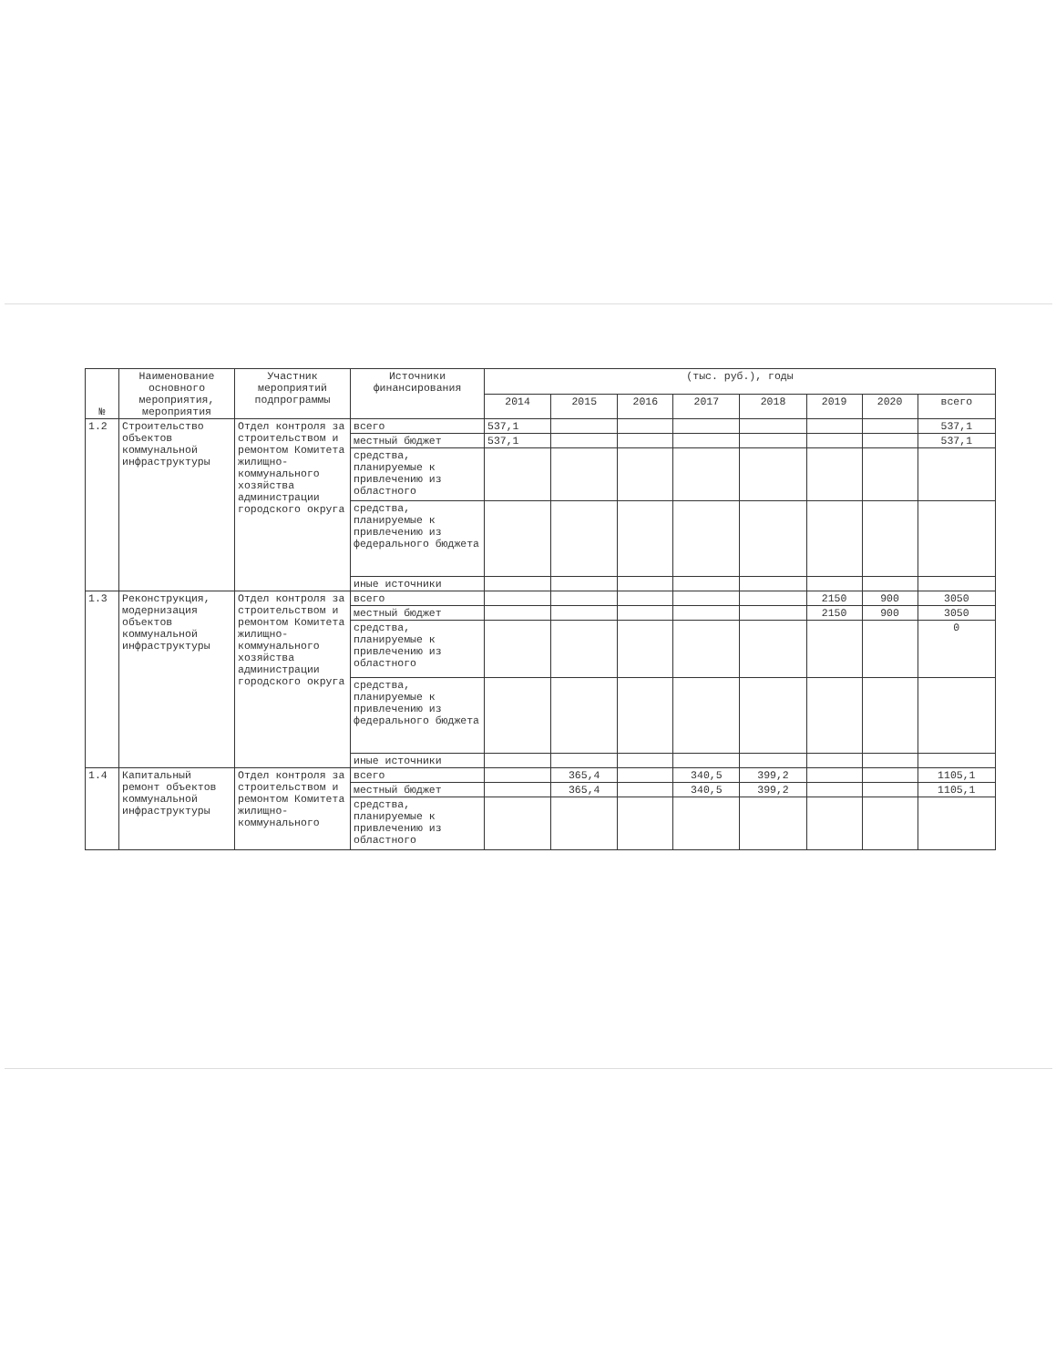| № | Наименование основного мероприятия, мероприятия | Участник мероприятий подпрограммы | Источники финансирования | (тыс. руб.), годы | | | | | | | |
| --- | --- | --- | --- | --- | --- | --- | --- | --- | --- | --- | --- |
| | | | | 2014 | 2015 | 2016 | 2017 | 2018 | 2019 | 2020 | всего |
| 1.2 | Строительство объектов коммунальной инфраструктуры | Отдел контроля за строительством и ремонтом Комитета жилищно-коммунального хозяйства администрации городского округа | всего | 537,1 | | | | | | | 537,1 |
| | | | местный бюджет | 537,1 | | | | | | | 537,1 |
| | | | средства, планируемые к привлечению из областного | | | | | | | | |
| | | | средства, планируемые к привлечению из федерального бюджета | | | | | | | | |
| | | | иные источники | | | | | | | | |
| 1.3 | Реконструкция, модернизация объектов коммунальной инфраструктуры | Отдел контроля за строительством и ремонтом Комитета жилищно-коммунального хозяйства администрации городского округа | всего | | | | | | 2150 | 900 | 3050 |
| | | | местный бюджет | | | | | | 2150 | 900 | 3050 |
| | | | средства, планируемые к привлечению из областного | | | | | | | | 0 |
| | | | средства, планируемые к привлечению из федерального бюджета | | | | | | | | |
| | | | иные источники | | | | | | | | |
| 1.4 | Капитальный ремонт объектов коммунальной инфраструктуры | Отдел контроля за строительством и ремонтом Комитета жилищно-коммунального | всего | | 365,4 | | 340,5 | 399,2 | | | 1105,1 |
| | | | местный бюджет | | 365,4 | | 340,5 | 399,2 | | | 1105,1 |
| | | | средства, планируемые к привлечению из областного | | | | | | | | |